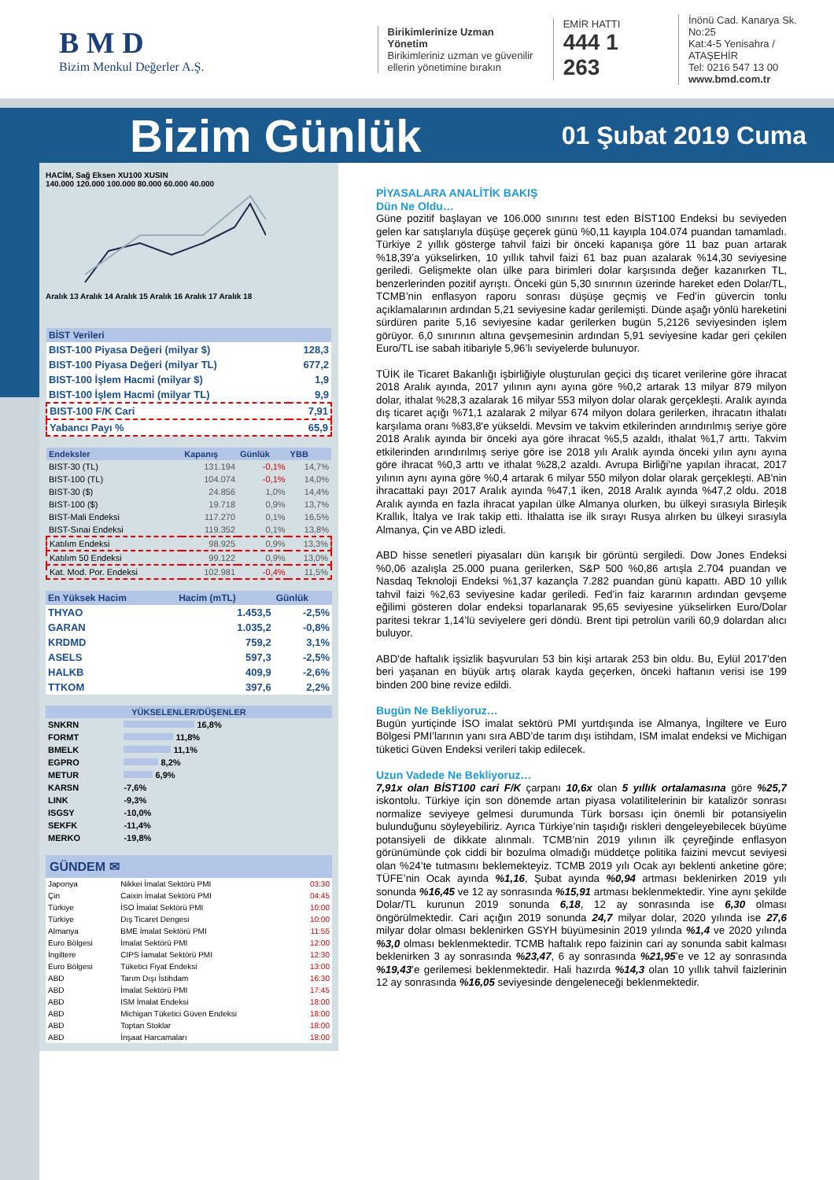B M D
Bizim Menkul Değerler A.Ş.
Birikimlerinize Uzman Yönetim
Birikimleriniz uzman ve güvenilir
ellerin yönetimine bırakın
EMİR HATTI
444 1 263
İnönü Cad. Kanarya Sk. No:25
Kat:4-5 Yenisahra / ATAŞEHİR
Tel: 0216 547 13 00
www.bmd.com.tr
Bizim Günlük
01 Şubat 2019 Cuma
HACİM, Sağ Eksen XU100 XUSIN
140.000 120.000 100.000 80.000 60.000 40.000
Aralık 13 Aralık 14 Aralık 15 Aralık 16 Aralık 17 Aralık 18
| BİST Verileri | |
| --- | --- |
| BIST-100 Piyasa Değeri (milyar $) | 128,3 |
| BIST-100 Piyasa Değeri (milyar TL) | 677,2 |
| BIST-100 İşlem Hacmi (milyar $) | 1,9 |
| BIST-100 İşlem Hacmi (milyar TL) | 9,9 |
| BIST-100 F/K Cari | 7,91 |
| Yabancı Payı % | 65,9 |
| Endeksler | Kapanış | Günlük | YBB |
| --- | --- | --- | --- |
| BIST-30 (TL) | 131.194 | -0,1% | 14,7% |
| BIST-100 (TL) | 104.074 | -0,1% | 14,0% |
| BIST-30 ($) | 24.856 | 1,0% | 14,4% |
| BIST-100 ($) | 19.718 | 0,9% | 13,7% |
| BIST-Mali Endeksi | 117.270 | 0,1% | 16,5% |
| BIST-Sınai Endeksi | 119.352 | 0,1% | 13,8% |
| Katılım Endeksi | 98.925 | 0,9% | 13,3% |
| Katılım 50 Endeksi | 99.122 | 0,9% | 13,0% |
| Kat. Mod. Por. Endeksi | 102.981 | -0,4% | 11,5% |
| En Yüksek Hacim | Hacim (mTL) | Günlük |
| --- | --- | --- |
| THYAO | 1.453,5 | -2,5% |
| GARAN | 1.035,2 | -0,8% |
| KRDMD | 759,2 | 3,1% |
| ASELS | 597,3 | -2,5% |
| HALKB | 409,9 | -2,6% |
| TTKOM | 397,6 | 2,2% |
| YÜKSELENLER/DÜŞENLER | |
| --- | --- |
| SNKRN | 16,8% |
| FORMT | 11,8% |
| BMELK | 11,1% |
| EGPRO | 8,2% |
| METUR | 6,9% |
| KARSN | -7,6% |
| LINK | -9,3% |
| ISGSY | -10,0% |
| SEKFK | -11,4% |
| MERKO | -19,8% |
GÜNDEM ✉
| Japonya | Nikkei İmalat Sektörü PMI | 03:30 |
| Çin | Caixin İmalat Sektörü PMI | 04:45 |
| Türkiye | İSO İmalat Sektörü PMI | 10:00 |
| Türkiye | Dış Ticaret Dengesi | 10:00 |
| Almanya | BME İmalat Sektörü PMI | 11:55 |
| Euro Bölgesi | İmalat Sektörü PMI | 12:00 |
| İngiltere | CIPS İamalat Sektörü PMI | 12:30 |
| Euro Bölgesi | Tüketici Fiyat Endeksi | 13:00 |
| ABD | Tarım Dışı İstihdam | 16:30 |
| ABD | İmalat Sektörü PMI | 17:45 |
| ABD | ISM İmalat Endeksi | 18:00 |
| ABD | Michigan Tüketici Güven Endeksi | 18:00 |
| ABD | Toptan Stoklar | 18:00 |
| ABD | İnşaat Harcamaları | 18:00 |
PİYASALARA ANALİTİK BAKIŞ
Dün Ne Oldu…
Güne pozitif başlayan ve 106.000 sınırını test eden BİST100 Endeksi bu seviyeden gelen kar satışlarıyla düşüşe geçerek günü %0,11 kayıpla 104.074 puandan tamamladı. Türkiye 2 yıllık gösterge tahvil faizi bir önceki kapanışa göre 11 baz puan artarak %18,39’a yükselirken, 10 yıllık tahvil faizi 61 baz puan azalarak %14,30 seviyesine geriledi. Gelişmekte olan ülke para birimleri dolar karşısında değer kazanırken TL, benzerlerinden pozitif ayrıştı. Önceki gün 5,30 sınırının üzerinde hareket eden Dolar/TL, TCMB’nin enflasyon raporu sonrası düşüşe geçmiş ve Fed’in güvercin tonlu açıklamalarının ardından 5,21 seviyesine kadar gerilemişti. Dünde aşağı yönlü hareketini sürdüren parite 5,16 seviyesine kadar gerilerken bugün 5,2126 seviyesinden işlem görüyor. 6,0 sınırının altına gevşemesinin ardından 5,91 seviyesine kadar geri çekilen Euro/TL ise sabah itibariyle 5,96’lı seviyelerde bulunuyor.
TÜİK ile Ticaret Bakanlığı işbirliğiyle oluşturulan geçici dış ticaret verilerine göre ihracat 2018 Aralık ayında, 2017 yılının aynı ayına göre %0,2 artarak 13 milyar 879 milyon dolar, ithalat %28,3 azalarak 16 milyar 553 milyon dolar olarak gerçekleşti. Aralık ayında dış ticaret açığı %71,1 azalarak 2 milyar 674 milyon dolara gerilerken, ihracatın ithalatı karşılama oranı %83,8'e yükseldi. Mevsim ve takvim etkilerinden arındırılmış seriye göre 2018 Aralık ayında bir önceki aya göre ihracat %5,5 azaldı, ithalat %1,7 arttı. Takvim etkilerinden arındırılmış seriye göre ise 2018 yılı Aralık ayında önceki yılın aynı ayına göre ihracat %0,3 arttı ve ithalat %28,2 azaldı. Avrupa Birliği'ne yapılan ihracat, 2017 yılının aynı ayına göre %0,4 artarak 6 milyar 550 milyon dolar olarak gerçekleşti. AB'nin ihracattaki payı 2017 Aralık ayında %47,1 iken, 2018 Aralık ayında %47,2 oldu. 2018 Aralık ayında en fazla ihracat yapılan ülke Almanya olurken, bu ülkeyi sırasıyla Birleşik Krallık, İtalya ve Irak takip etti. İthalatta ise ilk sırayı Rusya alırken bu ülkeyi sırasıyla Almanya, Çin ve ABD izledi.
ABD hisse senetleri piyasaları dün karışık bir görüntü sergiledi. Dow Jones Endeksi %0,06 azalışla 25.000 puana gerilerken, S&P 500 %0,86 artışla 2.704 puandan ve Nasdaq Teknoloji Endeksi %1,37 kazançla 7.282 puandan günü kapattı. ABD 10 yıllık tahvil faizi %2,63 seviyesine kadar geriledi. Fed’in faiz kararının ardından gevşeme eğilimi gösteren dolar endeksi toparlanarak 95,65 seviyesine yükselirken Euro/Dolar paritesi tekrar 1,14’lü seviyelere geri döndü. Brent tipi petrolün varili 60,9 dolardan alıcı buluyor.
ABD'de haftalık işsizlik başvuruları 53 bin kişi artarak 253 bin oldu. Bu, Eylül 2017'den beri yaşanan en büyük artış olarak kayda geçerken, önceki haftanın verisi ise 199 binden 200 bine revize edildi.
Bugün Ne Bekliyoruz…
Bugün yurtiçinde İSO imalat sektörü PMI yurtdışında ise Almanya, İngiltere ve Euro Bölgesi PMI’larının yanı sıra ABD’de tarım dışı istihdam, ISM imalat endeksi ve Michigan tüketici Güven Endeksi verileri takip edilecek.
Uzun Vadede Ne Bekliyoruz…
7,91x olan BİST100 cari F/K çarpanı 10,6x olan 5 yıllık ortalamasına göre %25,7 iskontolu. Türkiye için son dönemde artan piyasa volatilitelerinin bir katalizör sonrası normalize seviyeye gelmesi durumunda Türk borsası için önemli bir potansiyelin bulunduğunu söyleyebiliriz. Ayrıca Türkiye’nin taşıdığı riskleri dengeleyebilecek büyüme potansiyeli de dikkate alınmalı. TCMB’nin 2019 yılının ilk çeyreğinde enflasyon görünümünde çok ciddi bir bozulma olmadığı müddetçe politika faizini mevcut seviyesi olan %24’te tutmasını beklemekteyiz. TCMB 2019 yılı Ocak ayı beklenti anketine göre; TÜFE’nin Ocak ayında %1,16, Şubat ayında %0,94 artması beklenirken 2019 yılı sonunda %16,45 ve 12 ay sonrasında %15,91 artması beklenmektedir. Yine aynı şekilde Dolar/TL kurunun 2019 sonunda 6,18, 12 ay sonrasında ise 6,30 olması öngörülmektedir. Cari açığın 2019 sonunda 24,7 milyar dolar, 2020 yılında ise 27,6 milyar dolar olması beklenirken GSYH büyümesinin 2019 yılında %1,4 ve 2020 yılında %3,0 olması beklenmektedir. TCMB haftalık repo faizinin cari ay sonunda sabit kalması beklenirken 3 ay sonrasında %23,47, 6 ay sonrasında %21,95’e ve 12 ay sonrasında %19,43’e gerilemesi beklenmektedir. Hali hazırda %14,3 olan 10 yıllık tahvil faizlerinin 12 ay sonrasında %16,05 seviyesinde dengeleneceği beklenmektedir.